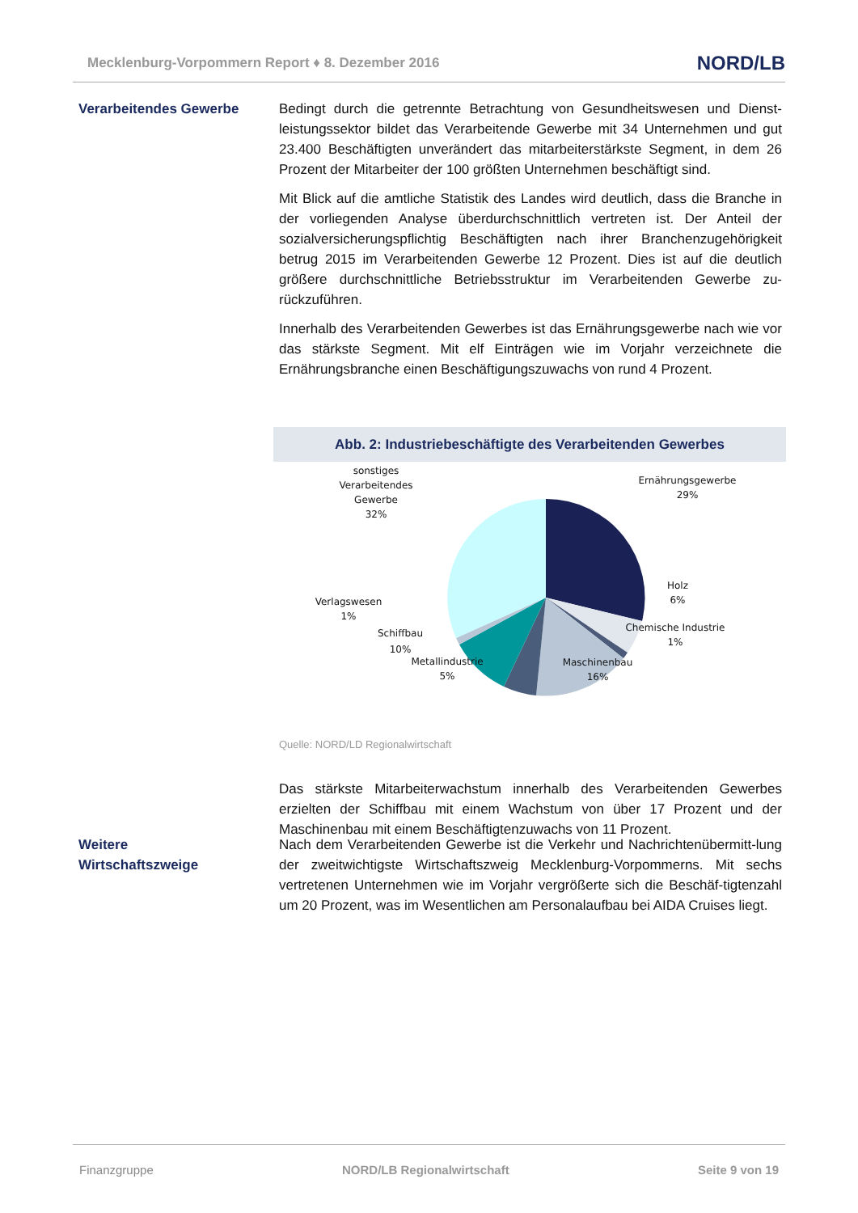Mecklenburg-Vorpommern Report ♦ 8. Dezember 2016 NORD/LB
Verarbeitendes Gewerbe Bedingt durch die getrennte Betrachtung von Gesundheitswesen und Dienst-leistungssektor bildet das Verarbeitende Gewerbe mit 34 Unternehmen und gut 23.400 Beschäftigten unverändert das mitarbeiterstärkste Segment, in dem 26 Prozent der Mitarbeiter der 100 größten Unternehmen beschäftigt sind.
Mit Blick auf die amtliche Statistik des Landes wird deutlich, dass die Branche in der vorliegenden Analyse überdurchschnittlich vertreten ist. Der Anteil der sozialversicherungspflichtig Beschäftigten nach ihrer Branchenzugehörigkeit betrug 2015 im Verarbeitenden Gewerbe 12 Prozent. Dies ist auf die deutlich größere durchschnittliche Betriebsstruktur im Verarbeitenden Gewerbe zu-rückzuführen.
Innerhalb des Verarbeitenden Gewerbes ist das Ernährungsgewerbe nach wie vor das stärkste Segment. Mit elf Einträgen wie im Vorjahr verzeichnete die Ernährungsbranche einen Beschäftigungszuwachs von rund 4 Prozent.
Abb. 2: Industriebeschäftigte des Verarbeitenden Gewerbes
sonstiges
Verarbeitendes
Gewerbe
32%
Ernährungsgewerbe
29%
Holz
6%
Chemische Industrie
1%
Maschinenbau
16%
Metallindustrie
5%
Schiffbau
10%
Verlagswesen
1%
Quelle: NORD/LD Regionalwirtschaft
Das stärkste Mitarbeiterwachstum innerhalb des Verarbeitenden Gewerbes erzielten der Schiffbau mit einem Wachstum von über 17 Prozent und der Maschinenbau mit einem Beschäftigtenzuwachs von 11 Prozent.
Weitere
Wirtschaftszweige
Nach dem Verarbeitenden Gewerbe ist die Verkehr und Nachrichtenübermitt-lung der zweitwichtigste Wirtschaftszweig Mecklenburg-Vorpommerns. Mit sechs vertretenen Unternehmen wie im Vorjahr vergrößerte sich die Beschäf-tigtenzahl um 20 Prozent, was im Wesentlichen am Personalaufbau bei AIDA Cruises liegt.
Finanzgruppe NORD/LB Regionalwirtschaft Seite 9 von 19